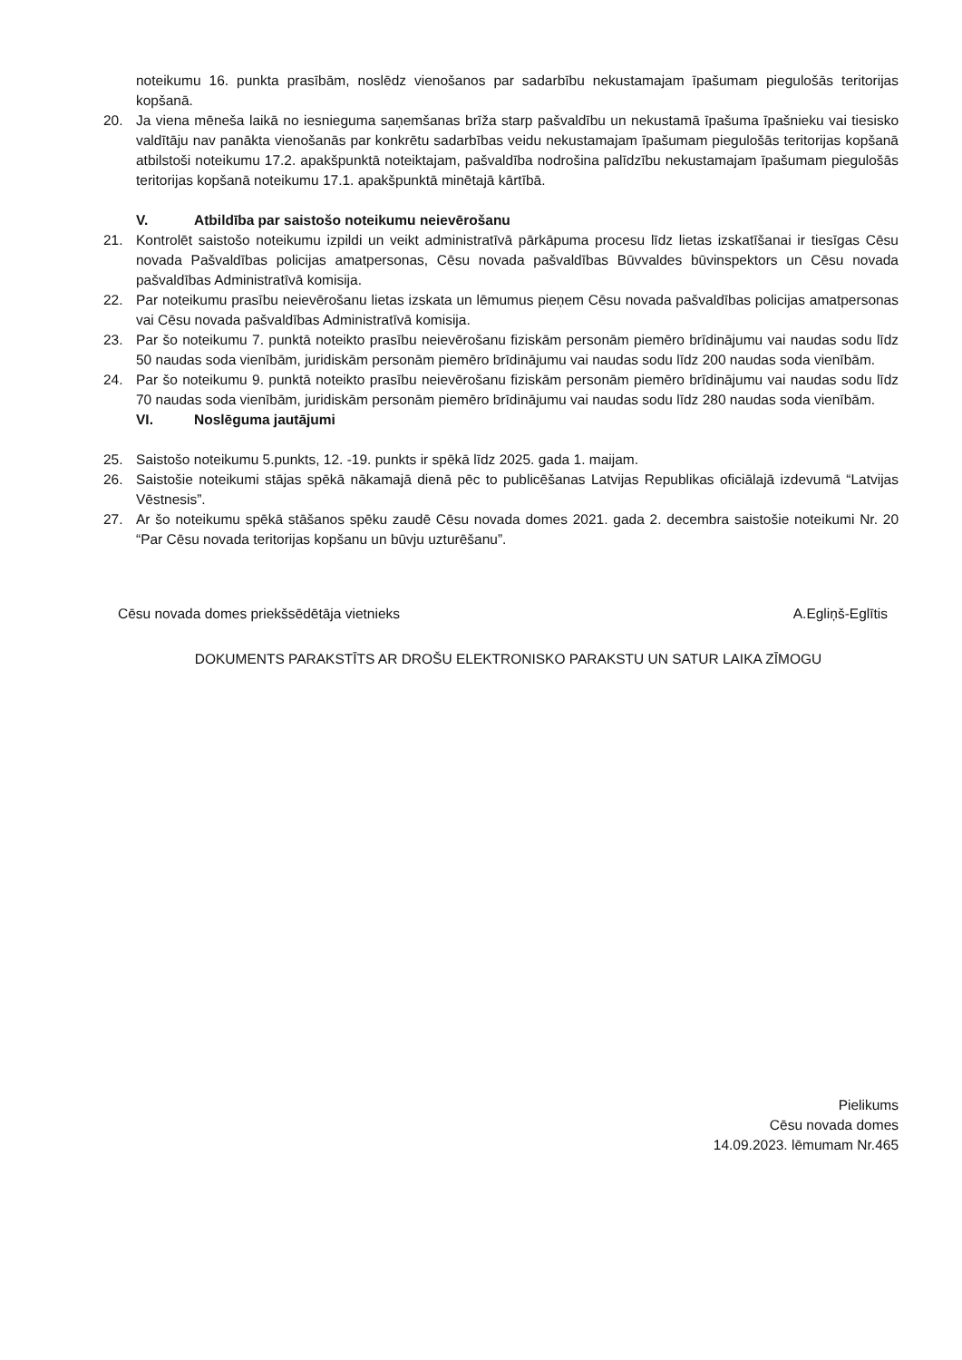noteikumu 16. punkta prasībām, noslēdz vienošanos par sadarbību nekustamajam īpašumam piegulošās teritorijas kopšanā.
20. Ja viena mēneša laikā no iesnieguma saņemšanas brīža starp pašvaldību un nekustamā īpašuma īpašnieku vai tiesisko valdītāju nav panākta vienošanās par konkrētu sadarbības veidu nekustamajam īpašumam piegulošās teritorijas kopšanā atbilstoši noteikumu 17.2. apakšpunktā noteiktajam, pašvaldība nodrošina palīdzību nekustamajam īpašumam piegulošās teritorijas kopšanā noteikumu 17.1. apakšpunktā minētajā kārtībā.
V. Atbildība par saistošo noteikumu neievērošanu
21. Kontrolēt saistošo noteikumu izpildi un veikt administratīvā pārkāpuma procesu līdz lietas izskatīšanai ir tiesīgas Cēsu novada Pašvaldības policijas amatpersonas, Cēsu novada pašvaldības Būvvaldes būvinspektors un Cēsu novada pašvaldības Administratīvā komisija.
22. Par noteikumu prasību neievērošanu lietas izskata un lēmumus pieņem Cēsu novada pašvaldības policijas amatpersonas vai Cēsu novada pašvaldības Administratīvā komisija.
23. Par šo noteikumu 7. punktā noteikto prasību neievērošanu fiziskām personām piemēro brīdinājumu vai naudas sodu līdz 50 naudas soda vienībām, juridiskām personām piemēro brīdinājumu vai naudas sodu līdz 200 naudas soda vienībām.
24. Par šo noteikumu 9. punktā noteikto prasību neievērošanu fiziskām personām piemēro brīdinājumu vai naudas sodu līdz 70 naudas soda vienībām, juridiskām personām piemēro brīdinājumu vai naudas sodu līdz 280 naudas soda vienībām.
VI. Noslēguma jautājumi
25. Saistošo noteikumu 5.punkts, 12. -19. punkts ir spēkā līdz 2025. gada 1. maijam.
26. Saistošie noteikumi stājas spēkā nākamajā dienā pēc to publicēšanas Latvijas Republikas oficiālajā izdevumā “Latvijas Vēstnesis”.
27. Ar šo noteikumu spēkā stāšanos spēku zaudē Cēsu novada domes 2021. gada 2. decembra saistošie noteikumi Nr. 20 “Par Cēsu novada teritorijas kopšanu un būvju uzturēšanu”.
Cēsu novada domes priekšsēdētāja vietnieks A.Egliņš-Eglītis
DOKUMENTS PARAKSTĪTS AR DROŠU ELEKTRONISKO PARAKSTU UN SATUR LAIKA ZĪMOGU
Pielikums
Cēsu novada domes
14.09.2023. lēmumam Nr.465